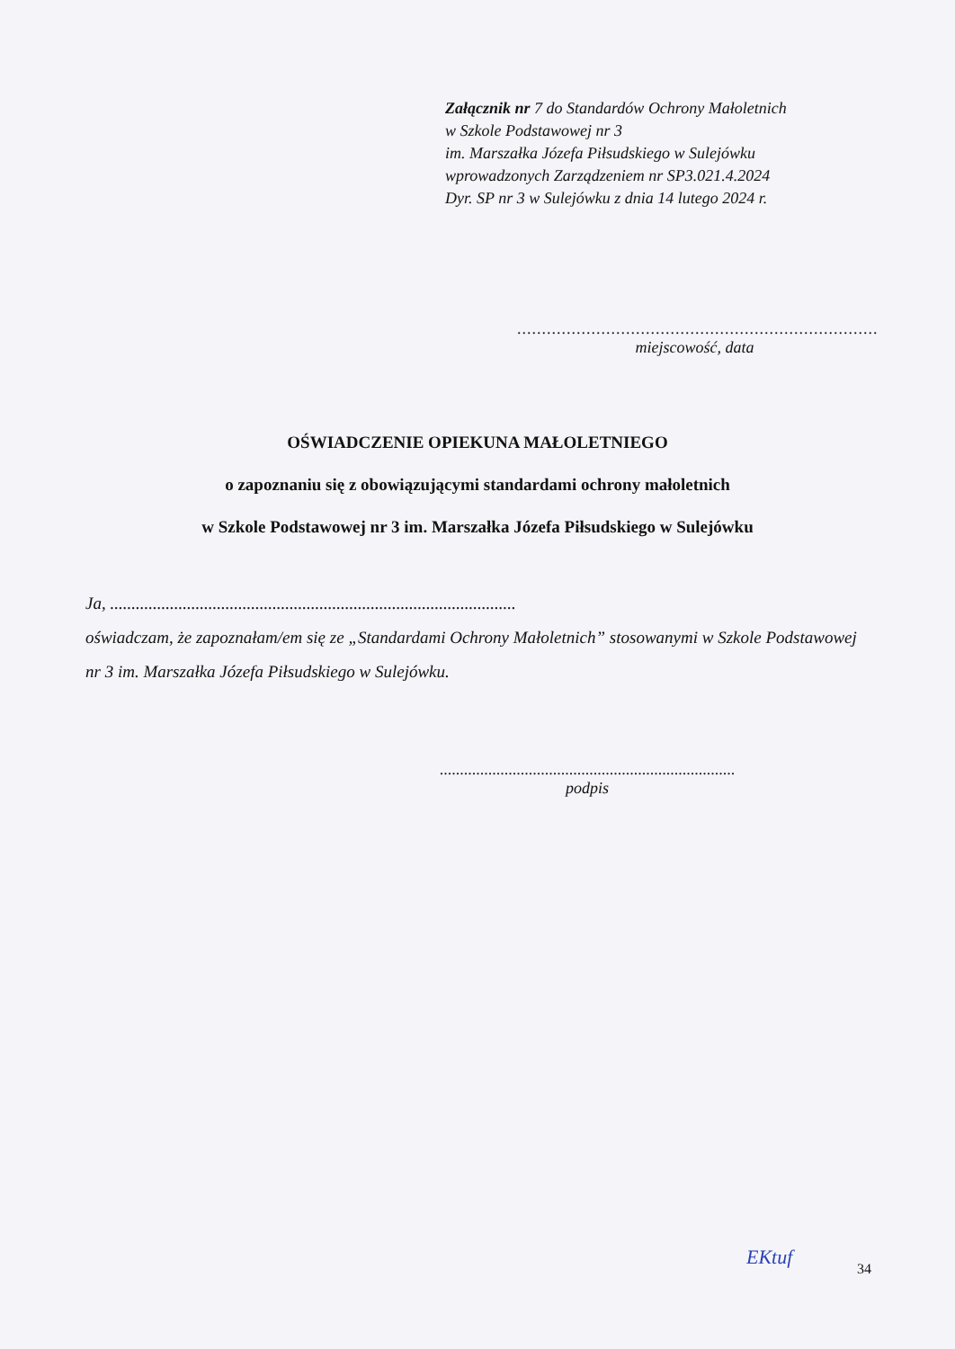Załącznik nr 7 do Standardów Ochrony Małoletnich
w Szkole Podstawowej nr 3
im. Marszałka Józefa Piłsudskiego w Sulejówku
wprowadzonych Zarządzeniem nr SP3.021.4.2024
Dyr. SP nr 3 w Sulejówku z dnia 14 lutego 2024 r.
.........................................................................
miejscowość, data
OŚWIADCZENIE OPIEKUNA MAŁOLETNIEGO
o zapoznaniu się z obowiązującymi standardami ochrony małoletnich
w Szkole Podstawowej nr 3 im. Marszałka Józefa Piłsudskiego w Sulejówku
Ja, ...............................................................................................
oświadczam, że zapoznałam/em się ze „Standardami Ochrony Małoletnich” stosowanymi w Szkole Podstawowej nr 3 im. Marszałka Józefa Piłsudskiego w Sulejówku.
.........................................................................
podpis
EKtuf
34